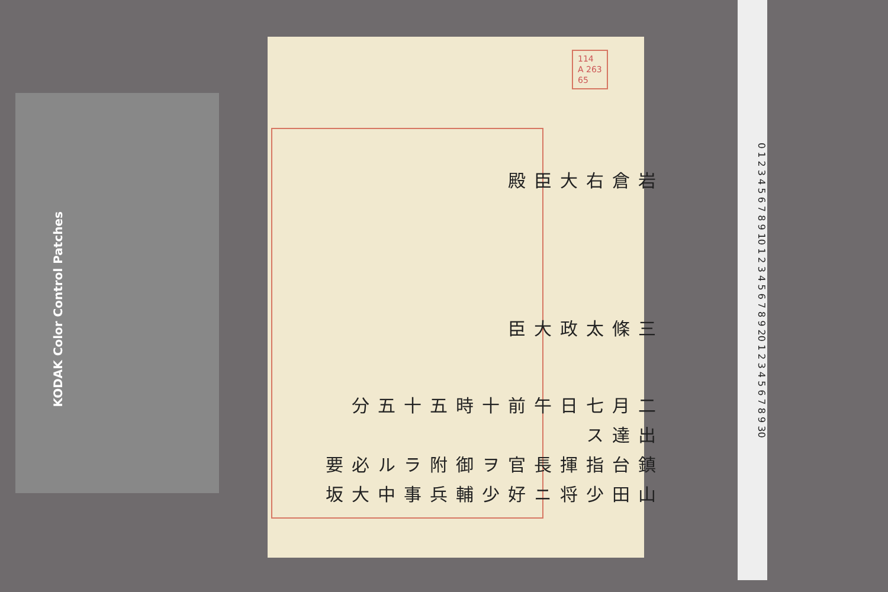KODAK Color Control Patches
114
A 263
65
山田少将ニ好少輔兵事中大坂
鎮台指揮長官ヲ御附ラル必要
出達ス
二月七日午前十時五十五分
三條太政大臣
岩倉右大臣殿
0 1 2 3 4 5 6 7 8 9 10 1 2 3 4 5 6 7 8 9 20 1 2 3 4 5 6 7 8 9 30